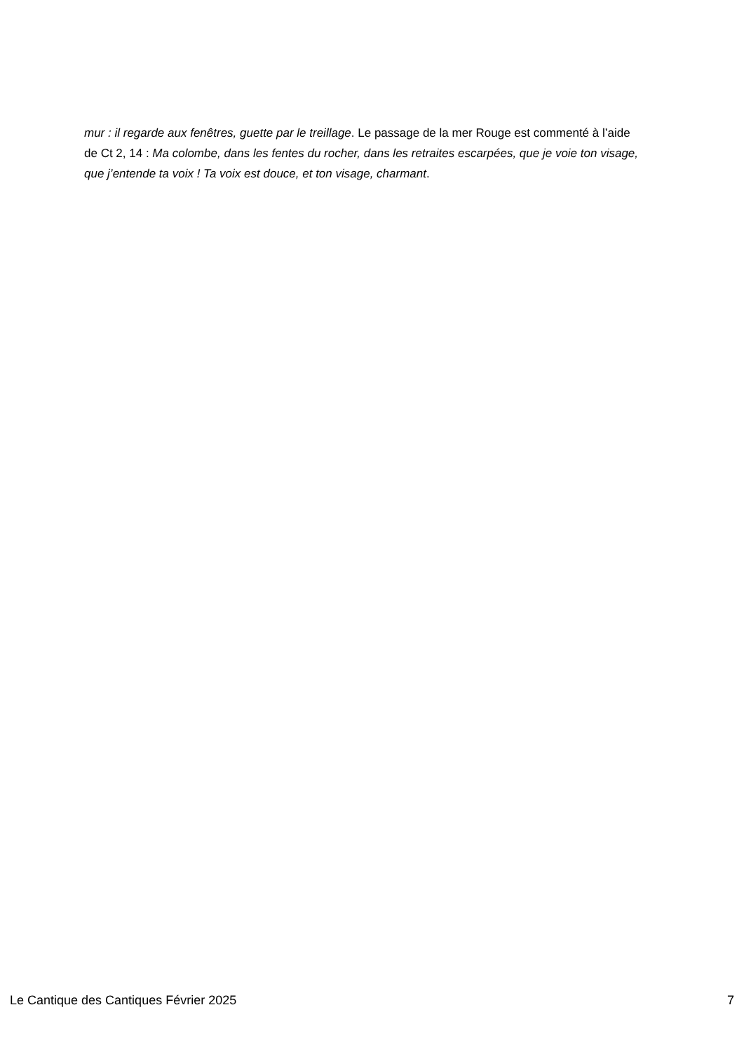mur : il regarde aux fenêtres, guette par le treillage. Le passage de la mer Rouge est commenté à l’aide de Ct 2, 14 : Ma colombe, dans les fentes du rocher, dans les retraites escarpées, que je voie ton visage, que j’entende ta voix ! Ta voix est douce, et ton visage, charmant.
Le Cantique des Cantiques Février 2025 7